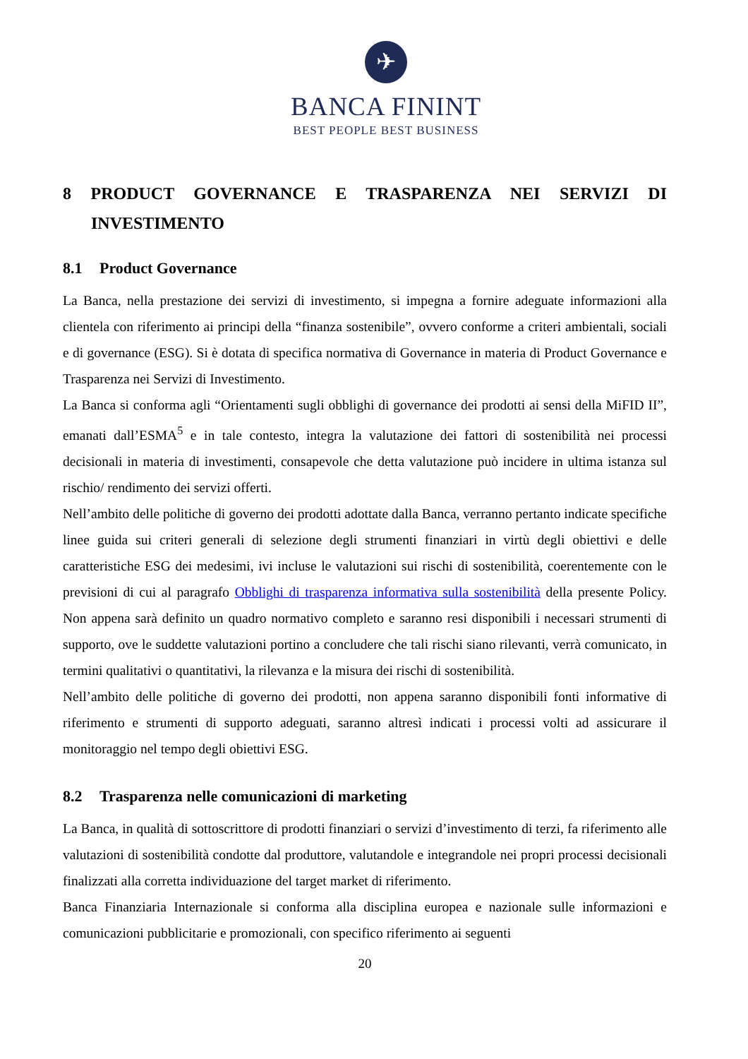✈
BANCA FININT
BEST PEOPLE BEST BUSINESS
8 PRODUCT GOVERNANCE E TRASPARENZA NEI SERVIZI DI INVESTIMENTO
8.1 Product Governance
La Banca, nella prestazione dei servizi di investimento, si impegna a fornire adeguate informazioni alla clientela con riferimento ai principi della “finanza sostenibile”, ovvero conforme a criteri ambientali, sociali e di governance (ESG). Si è dotata di specifica normativa di Governance in materia di Product Governance e Trasparenza nei Servizi di Investimento.
La Banca si conforma agli “Orientamenti sugli obblighi di governance dei prodotti ai sensi della MiFID II”, emanati dall’ESMA<sup>5</sup> e in tale contesto, integra la valutazione dei fattori di sostenibilità nei processi decisionali in materia di investimenti, consapevole che detta valutazione può incidere in ultima istanza sul rischio/ rendimento dei servizi offerti.
Nell’ambito delle politiche di governo dei prodotti adottate dalla Banca, verranno pertanto indicate specifiche linee guida sui criteri generali di selezione degli strumenti finanziari in virtù degli obiettivi e delle caratteristiche ESG dei medesimi, ivi incluse le valutazioni sui rischi di sostenibilità, coerentemente con le previsioni di cui al paragrafo Obblighi di trasparenza informativa sulla sostenibilità della presente Policy. Non appena sarà definito un quadro normativo completo e saranno resi disponibili i necessari strumenti di supporto, ove le suddette valutazioni portino a concludere che tali rischi siano rilevanti, verrà comunicato, in termini qualitativi o quantitativi, la rilevanza e la misura dei rischi di sostenibilità.
Nell’ambito delle politiche di governo dei prodotti, non appena saranno disponibili fonti informative di riferimento e strumenti di supporto adeguati, saranno altresì indicati i processi volti ad assicurare il monitoraggio nel tempo degli obiettivi ESG.
8.2 Trasparenza nelle comunicazioni di marketing
La Banca, in qualità di sottoscrittore di prodotti finanziari o servizi d’investimento di terzi, fa riferimento alle valutazioni di sostenibilità condotte dal produttore, valutandole e integrandole nei propri processi decisionali finalizzati alla corretta individuazione del target market di riferimento.
Banca Finanziaria Internazionale si conforma alla disciplina europea e nazionale sulle informazioni e comunicazioni pubblicitarie e promozionali, con specifico riferimento ai seguenti
20